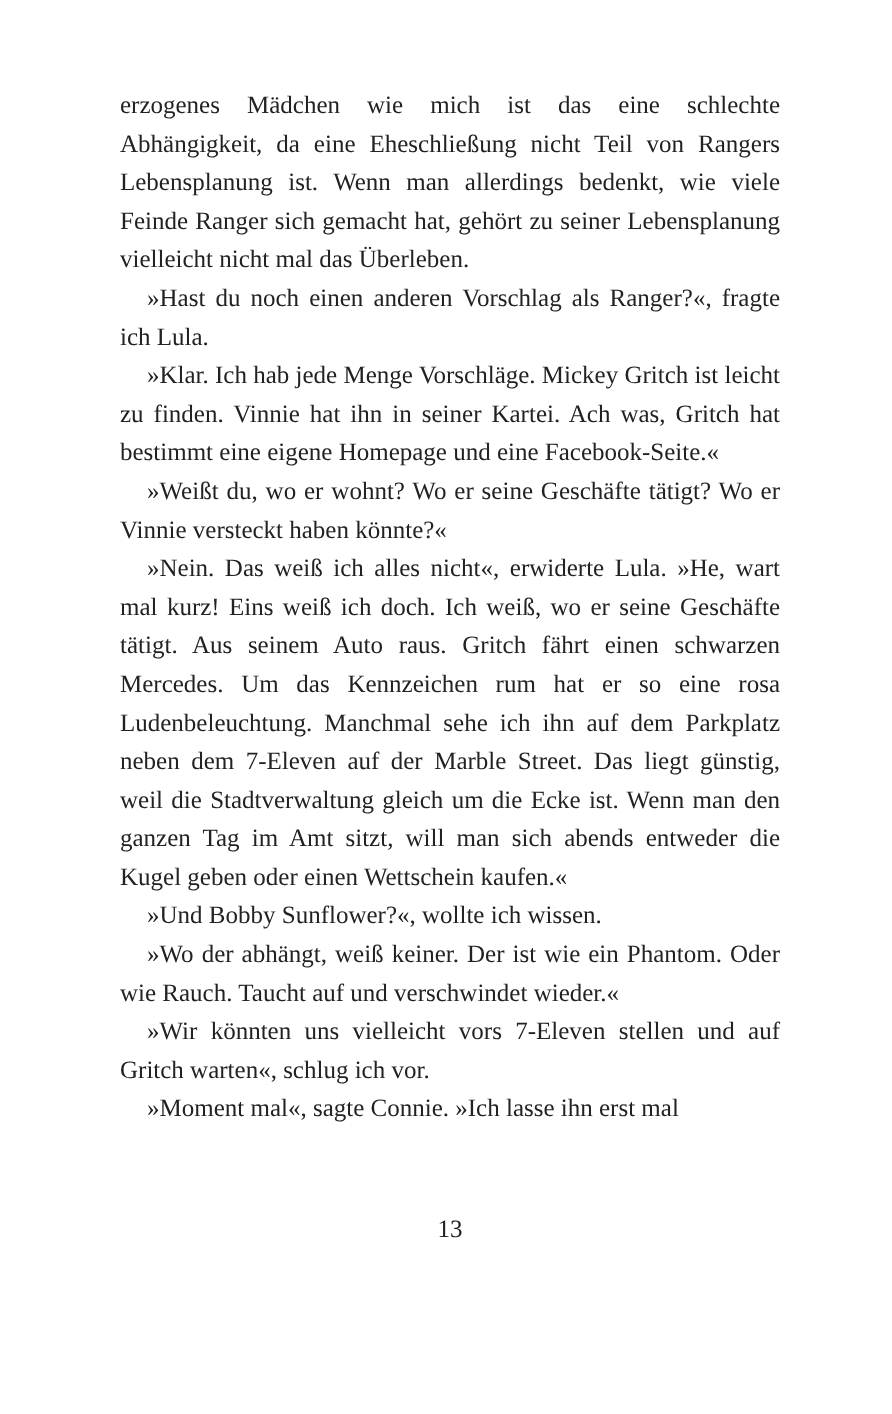erzogenes Mädchen wie mich ist das eine schlechte Abhängigkeit, da eine Eheschließung nicht Teil von Rangers Lebensplanung ist. Wenn man allerdings bedenkt, wie viele Feinde Ranger sich gemacht hat, gehört zu seiner Lebensplanung vielleicht nicht mal das Überleben.
»Hast du noch einen anderen Vorschlag als Ranger?«, fragte ich Lula.
»Klar. Ich hab jede Menge Vorschläge. Mickey Gritch ist leicht zu finden. Vinnie hat ihn in seiner Kartei. Ach was, Gritch hat bestimmt eine eigene Homepage und eine Facebook-Seite.«
»Weißt du, wo er wohnt? Wo er seine Geschäfte tätigt? Wo er Vinnie versteckt haben könnte?«
»Nein. Das weiß ich alles nicht«, erwiderte Lula. »He, wart mal kurz! Eins weiß ich doch. Ich weiß, wo er seine Geschäfte tätigt. Aus seinem Auto raus. Gritch fährt einen schwarzen Mercedes. Um das Kennzeichen rum hat er so eine rosa Ludenbeleuchtung. Manchmal sehe ich ihn auf dem Parkplatz neben dem 7-Eleven auf der Marble Street. Das liegt günstig, weil die Stadtverwaltung gleich um die Ecke ist. Wenn man den ganzen Tag im Amt sitzt, will man sich abends entweder die Kugel geben oder einen Wettschein kaufen.«
»Und Bobby Sunflower?«, wollte ich wissen.
»Wo der abhängt, weiß keiner. Der ist wie ein Phantom. Oder wie Rauch. Taucht auf und verschwindet wieder.«
»Wir könnten uns vielleicht vors 7-Eleven stellen und auf Gritch warten«, schlug ich vor.
»Moment mal«, sagte Connie. »Ich lasse ihn erst mal
13